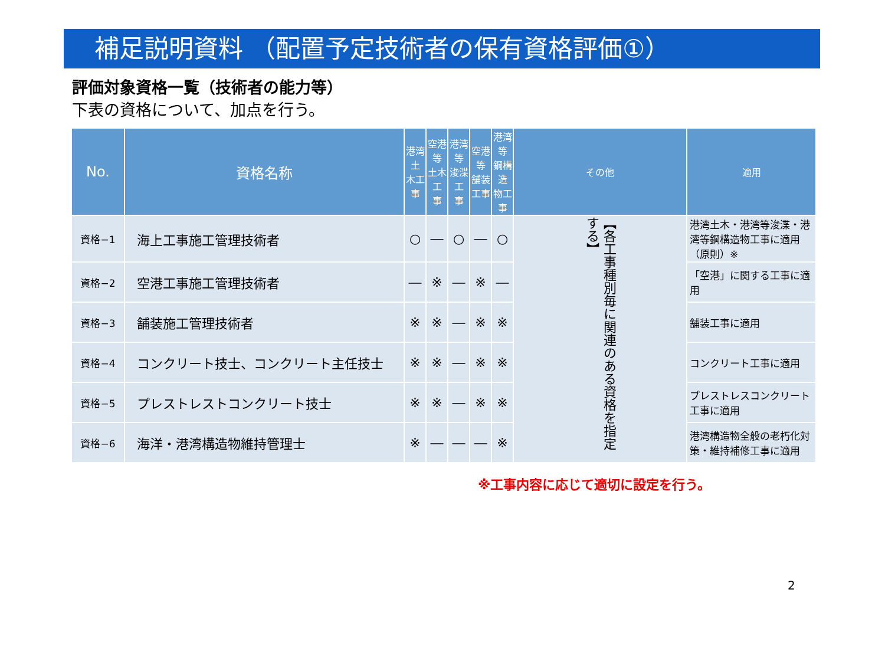補足説明資料 （配置予定技術者の保有資格評価①）
評価対象資格一覧（技術者の能力等）
下表の資格について、加点を行う。
| No. | 資格名称 | 港湾土 木工事 | 空港等 土木工 事 | 港湾等 浚渫工 事 | 空港等 舗装 工事 | 港湾等 鋼構造 物工事 | その他 | 適用 |
| --- | --- | --- | --- | --- | --- | --- | --- | --- |
| 資格−1 | 海上工事施工管理技術者 | ○ | ― | ○ | ― | ○ | 【各工事種別毎に関連のある資格を指定する】 | 港湾土木・港湾等浚渫・港湾等鋼構造物工事に適用（原則）※ |
| 資格−2 | 空港工事施工管理技術者 | ― | ※ | ― | ※ | ― | | 「空港」に関する工事に適用 |
| 資格−3 | 舗装施工管理技術者 | ※ | ※ | ― | ※ | ※ | | 舗装工事に適用 |
| 資格−4 | コンクリート技士、コンクリート主任技士 | ※ | ※ | ― | ※ | ※ | | コンクリート工事に適用 |
| 資格−5 | プレストレストコンクリート技士 | ※ | ※ | ― | ※ | ※ | | プレストレスコンクリート工事に適用 |
| 資格−6 | 海洋・港湾構造物維持管理士 | ※ | ― | ― | ― | ※ | | 港湾構造物全般の老朽化対策・維持補修工事に適用 |
※工事内容に応じて適切に設定を行う。
2